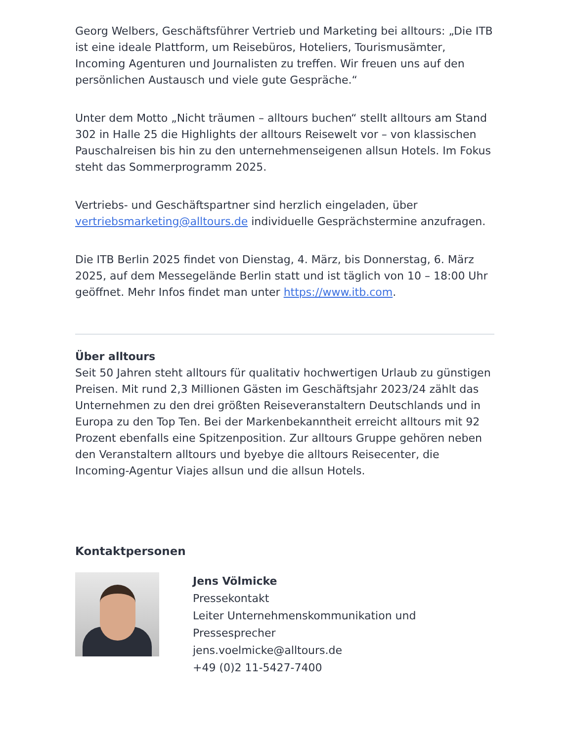Georg Welbers, Geschäftsführer Vertrieb und Marketing bei alltours: „Die ITB ist eine ideale Plattform, um Reisebüros, Hoteliers, Tourismusämter, Incoming Agenturen und Journalisten zu treffen. Wir freuen uns auf den persönlichen Austausch und viele gute Gespräche.“
Unter dem Motto „Nicht träumen – alltours buchen“ stellt alltours am Stand 302 in Halle 25 die Highlights der alltours Reisewelt vor – von klassischen Pauschalreisen bis hin zu den unternehmenseigenen allsun Hotels. Im Fokus steht das Sommerprogramm 2025.
Vertriebs- und Geschäftspartner sind herzlich eingeladen, über vertriebsmarketing@alltours.de individuelle Gesprächstermine anzufragen.
Die ITB Berlin 2025 findet von Dienstag, 4. März, bis Donnerstag, 6. März 2025, auf dem Messegelände Berlin statt und ist täglich von 10 – 18:00 Uhr geöffnet. Mehr Infos findet man unter https://www.itb.com.
Über alltours
Seit 50 Jahren steht alltours für qualitativ hochwertigen Urlaub zu günstigen Preisen. Mit rund 2,3 Millionen Gästen im Geschäftsjahr 2023/24 zählt das Unternehmen zu den drei größten Reiseveranstaltern Deutschlands und in Europa zu den Top Ten. Bei der Markenbekanntheit erreicht alltours mit 92 Prozent ebenfalls eine Spitzenposition. Zur alltours Gruppe gehören neben den Veranstaltern alltours und byebye die alltours Reisecenter, die Incoming-Agentur Viajes allsun und die allsun Hotels.
Kontaktpersonen
Jens Völmicke
Pressekontakt
Leiter Unternehmenskommunikation und Pressesprecher
jens.voelmicke@alltours.de
+49 (0)2 11-5427-7400